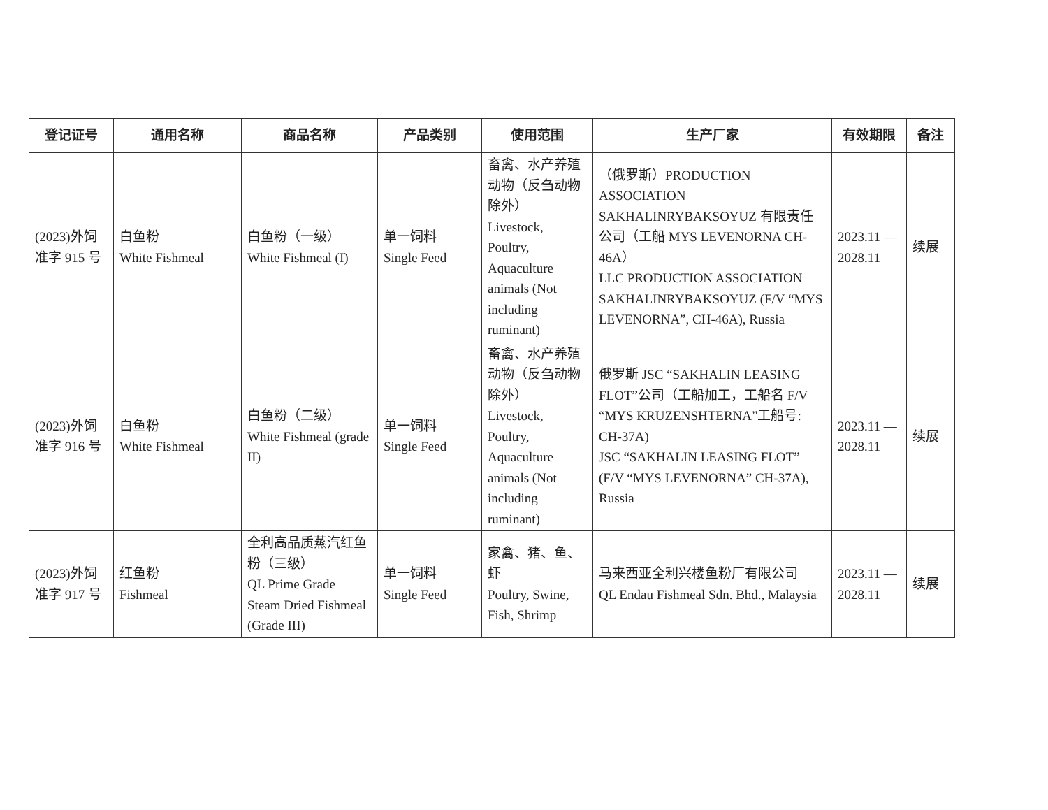| 登记证号 | 通用名称 | 商品名称 | 产品类别 | 使用范围 | 生产厂家 | 有效期限 | 备注 |
| --- | --- | --- | --- | --- | --- | --- | --- |
| (2023)外饲准字 915 号 | 白鱼粉 White Fishmeal | 白鱼粉（一级） White Fishmeal (I) | 单一饲料 Single Feed | 畜禽、水产养殖动物（反刍动物除外） Livestock, Poultry, Aquaculture animals (Not including ruminant) | （俄罗斯）PRODUCTION ASSOCIATION SAKHALINRYBAKSOYUZ 有限责任公司（工船 MYS LEVENORNA CH-46A） LLC PRODUCTION ASSOCIATION SAKHALINRYBAKSOYUZ (F/V “MYS LEVENORNA”, CH-46A), Russia | 2023.11 — 2028.11 | 续展 |
| (2023)外饲准字 916 号 | 白鱼粉 White Fishmeal | 白鱼粉（二级） White Fishmeal (grade II) | 单一饲料 Single Feed | 畜禽、水产养殖动物（反刍动物除外） Livestock, Poultry, Aquaculture animals (Not including ruminant) | 俄罗斯 JSC “SAKHALIN LEASING FLOT”公司（工船加工，工船名 F/V “MYS KRUZENSHTERNA”工船号: CH-37A) JSC “SAKHALIN LEASING FLOT” (F/V “MYS LEVENORNA” CH-37A), Russia | 2023.11 — 2028.11 | 续展 |
| (2023)外饲准字 917 号 | 红鱼粉 Fishmeal | 全利高品质蒸汽红鱼粉（三级） QL Prime Grade Steam Dried Fishmeal (Grade III) | 单一饲料 Single Feed | 家禽、猪、鱼、虾 Poultry, Swine, Fish, Shrimp | 马来西亚全利兴楼鱼粉厂有限公司 QL Endau Fishmeal Sdn. Bhd., Malaysia | 2023.11 — 2028.11 | 续展 |